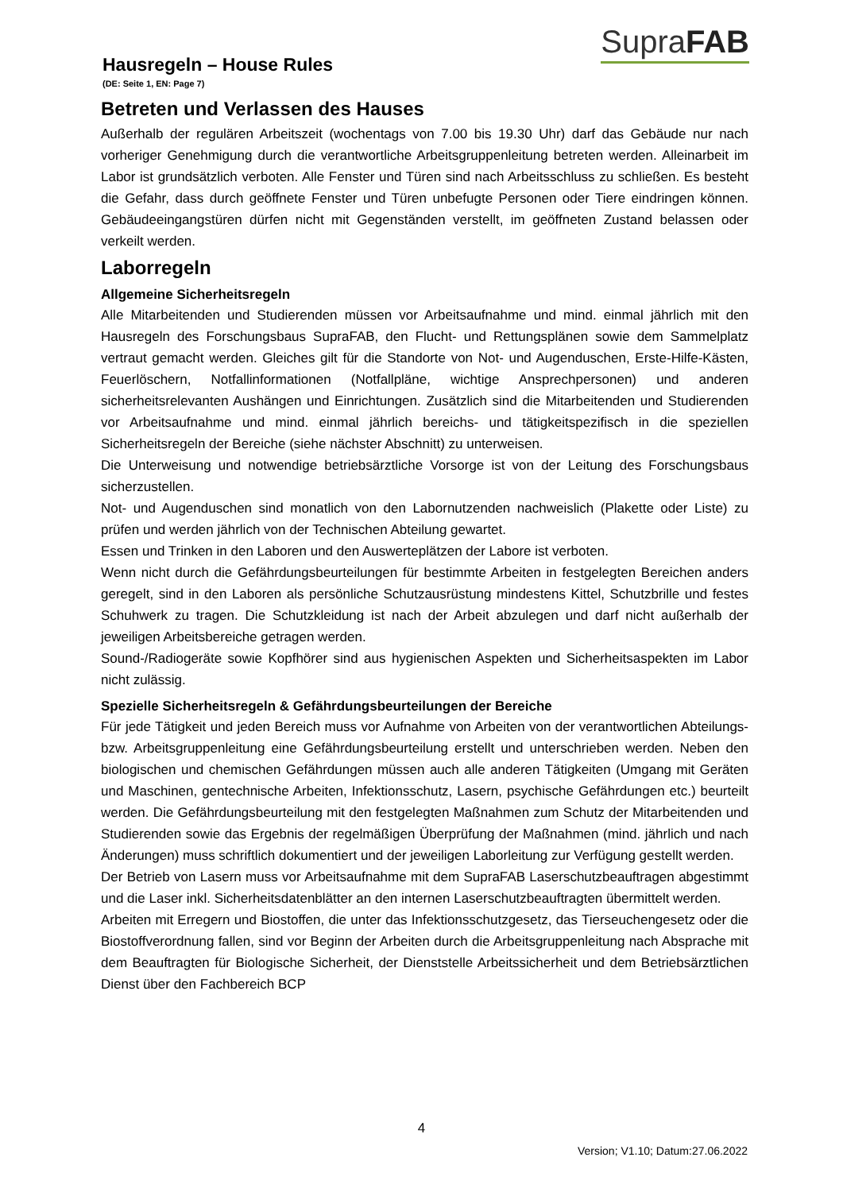SupraFAB
Hausregeln – House Rules
(DE: Seite 1, EN: Page 7)
Betreten und Verlassen des Hauses
Außerhalb der regulären Arbeitszeit (wochentags von 7.00 bis 19.30 Uhr) darf das Gebäude nur nach vorheriger Genehmigung durch die verantwortliche Arbeitsgruppenleitung betreten werden. Alleinarbeit im Labor ist grundsätzlich verboten. Alle Fenster und Türen sind nach Arbeitsschluss zu schließen. Es besteht die Gefahr, dass durch geöffnete Fenster und Türen unbefugte Personen oder Tiere eindringen können. Gebäudeeingangstüren dürfen nicht mit Gegenständen verstellt, im geöffneten Zustand belassen oder verkeilt werden.
Laborregeln
Allgemeine Sicherheitsregeln
Alle Mitarbeitenden und Studierenden müssen vor Arbeitsaufnahme und mind. einmal jährlich mit den Hausregeln des Forschungsbaus SupraFAB, den Flucht- und Rettungsplänen sowie dem Sammelplatz vertraut gemacht werden. Gleiches gilt für die Standorte von Not- und Augenduschen, Erste-Hilfe-Kästen, Feuerlöschern, Notfallinformationen (Notfallpläne, wichtige Ansprechpersonen) und anderen sicherheitsrelevanten Aushängen und Einrichtungen. Zusätzlich sind die Mitarbeitenden und Studierenden vor Arbeitsaufnahme und mind. einmal jährlich bereichs- und tätigkeitspezifisch in die speziellen Sicherheitsregeln der Bereiche (siehe nächster Abschnitt) zu unterweisen.
Die Unterweisung und notwendige betriebsärztliche Vorsorge ist von der Leitung des Forschungsbaus sicherzustellen.
Not- und Augenduschen sind monatlich von den Labornutzenden nachweislich (Plakette oder Liste) zu prüfen und werden jährlich von der Technischen Abteilung gewartet.
Essen und Trinken in den Laboren und den Auswerteplätzen der Labore ist verboten.
Wenn nicht durch die Gefährdungsbeurteilungen für bestimmte Arbeiten in festgelegten Bereichen anders geregelt, sind in den Laboren als persönliche Schutzausrüstung mindestens Kittel, Schutzbrille und festes Schuhwerk zu tragen. Die Schutzkleidung ist nach der Arbeit abzulegen und darf nicht außerhalb der jeweiligen Arbeitsbereiche getragen werden.
Sound-/Radiogeräte sowie Kopfhörer sind aus hygienischen Aspekten und Sicherheitsaspekten im Labor nicht zulässig.
Spezielle Sicherheitsregeln & Gefährdungsbeurteilungen der Bereiche
Für jede Tätigkeit und jeden Bereich muss vor Aufnahme von Arbeiten von der verantwortlichen Abteilungs- bzw. Arbeitsgruppenleitung eine Gefährdungsbeurteilung erstellt und unterschrieben werden. Neben den biologischen und chemischen Gefährdungen müssen auch alle anderen Tätigkeiten (Umgang mit Geräten und Maschinen, gentechnische Arbeiten, Infektionsschutz, Lasern, psychische Gefährdungen etc.) beurteilt werden. Die Gefährdungsbeurteilung mit den festgelegten Maßnahmen zum Schutz der Mitarbeitenden und Studierenden sowie das Ergebnis der regelmäßigen Überprüfung der Maßnahmen (mind. jährlich und nach Änderungen) muss schriftlich dokumentiert und der jeweiligen Laborleitung zur Verfügung gestellt werden.
Der Betrieb von Lasern muss vor Arbeitsaufnahme mit dem SupraFAB Laserschutzbeauftragen abgestimmt und die Laser inkl. Sicherheitsdatenblätter an den internen Laserschutzbeauftragten übermittelt werden.
Arbeiten mit Erregern und Biostoffen, die unter das Infektionsschutzgesetz, das Tierseuchengesetz oder die Biostoffverordnung fallen, sind vor Beginn der Arbeiten durch die Arbeitsgruppenleitung nach Absprache mit dem Beauftragten für Biologische Sicherheit, der Dienststelle Arbeitssicherheit und dem Betriebsärztlichen Dienst über den Fachbereich BCP
4
Version; V1.10; Datum:27.06.2022